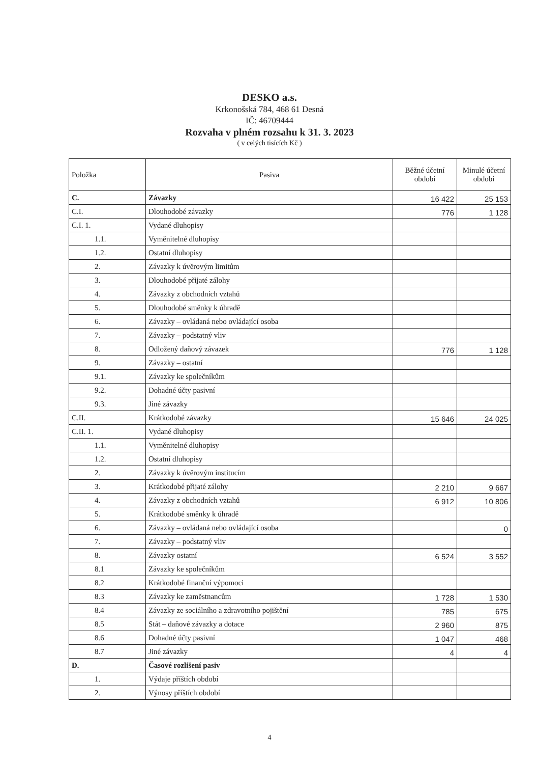DESKO a.s.
Krkonošská 784, 468 61 Desná
IČ: 46709444
Rozvaha v plném rozsahu k 31. 3. 2023
( v celých tisících Kč )
| Položka | Pasiva | Běžné účetní období | Minulé účetní období |
| --- | --- | --- | --- |
| C. | Závazky | 16 422 | 25 153 |
| C.I. | Dlouhodobé závazky | 776 | 1 128 |
| C.I. 1. | Vydané dluhopisy | | |
| 1.1. | Vyměnitelné dluhopisy | | |
| 1.2. | Ostatní dluhopisy | | |
| 2. | Závazky k úvěrovým limitům | | |
| 3. | Dlouhodobé přijaté zálohy | | |
| 4. | Závazky z obchodních vztahů | | |
| 5. | Dlouhodobé směnky k úhradě | | |
| 6. | Závazky – ovládaná nebo ovládající osoba | | |
| 7. | Závazky – podstatný vliv | | |
| 8. | Odložený daňový závazek | 776 | 1 128 |
| 9. | Závazky – ostatní | | |
| 9.1. | Závazky ke společníkům | | |
| 9.2. | Dohadné účty pasivní | | |
| 9.3. | Jiné závazky | | |
| C.II. | Krátkodobé závazky | 15 646 | 24 025 |
| C.II. 1. | Vydané dluhopisy | | |
| 1.1. | Vyměnitelné dluhopisy | | |
| 1.2. | Ostatní dluhopisy | | |
| 2. | Závazky k úvěrovým institucím | | |
| 3. | Krátkodobé přijaté zálohy | 2 210 | 9 667 |
| 4. | Závazky z obchodních vztahů | 6 912 | 10 806 |
| 5. | Krátkodobé směnky k úhradě | | |
| 6. | Závazky – ovládaná nebo ovládající osoba | | 0 |
| 7. | Závazky – podstatný vliv | | |
| 8. | Závazky ostatní | 6 524 | 3 552 |
| 8.1 | Závazky ke společníkům | | |
| 8.2 | Krátkodobé finanční výpomoci | | |
| 8.3 | Závazky ke zaměstnancům | 1 728 | 1 530 |
| 8.4 | Závazky ze sociálního a zdravotního pojištění | 785 | 675 |
| 8.5 | Stát – daňové závazky a dotace | 2 960 | 875 |
| 8.6 | Dohadné účty pasivní | 1 047 | 468 |
| 8.7 | Jiné závazky | 4 | 4 |
| D. | Časové rozlišení pasiv | | |
| 1. | Výdaje příštích období | | |
| 2. | Výnosy příštích období | | |
4